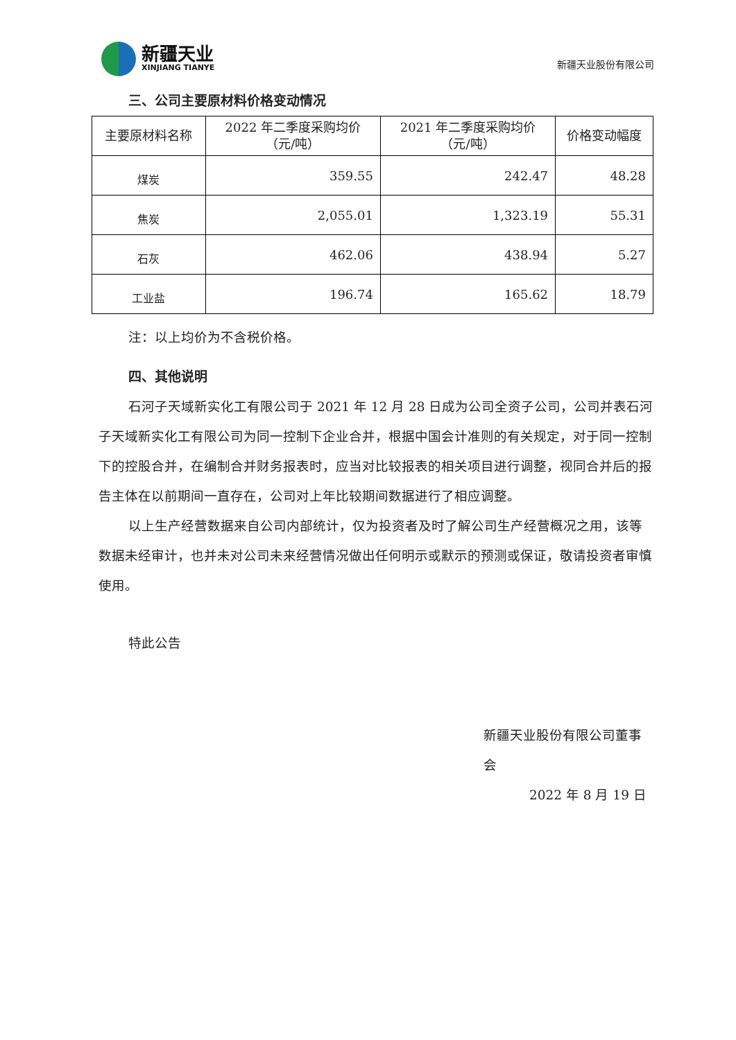新疆天业
XINJIANG TIANYE
新疆天业股份有限公司
三、公司主要原材料价格变动情况
| 主要原材料名称 | 2022 年二季度采购均价 （元/吨） | 2021 年二季度采购均价 （元/吨） | 价格变动幅度 |
| --- | --- | --- | --- |
| 煤炭 | 359.55 | 242.47 | 48.28 |
| 焦炭 | 2,055.01 | 1,323.19 | 55.31 |
| 石灰 | 462.06 | 438.94 | 5.27 |
| 工业盐 | 196.74 | 165.62 | 18.79 |
注：以上均价为不含税价格。
四、其他说明
石河子天域新实化工有限公司于 2021 年 12 月 28 日成为公司全资子公司，公司并表石河子天域新实化工有限公司为同一控制下企业合并，根据中国会计准则的有关规定，对于同一控制下的控股合并，在编制合并财务报表时，应当对比较报表的相关项目进行调整，视同合并后的报告主体在以前期间一直存在，公司对上年比较期间数据进行了相应调整。
以上生产经营数据来自公司内部统计，仅为投资者及时了解公司生产经营概况之用，该等数据未经审计，也并未对公司未来经营情况做出任何明示或默示的预测或保证，敬请投资者审慎使用。
特此公告
新疆天业股份有限公司董事会
2022 年 8 月 19 日